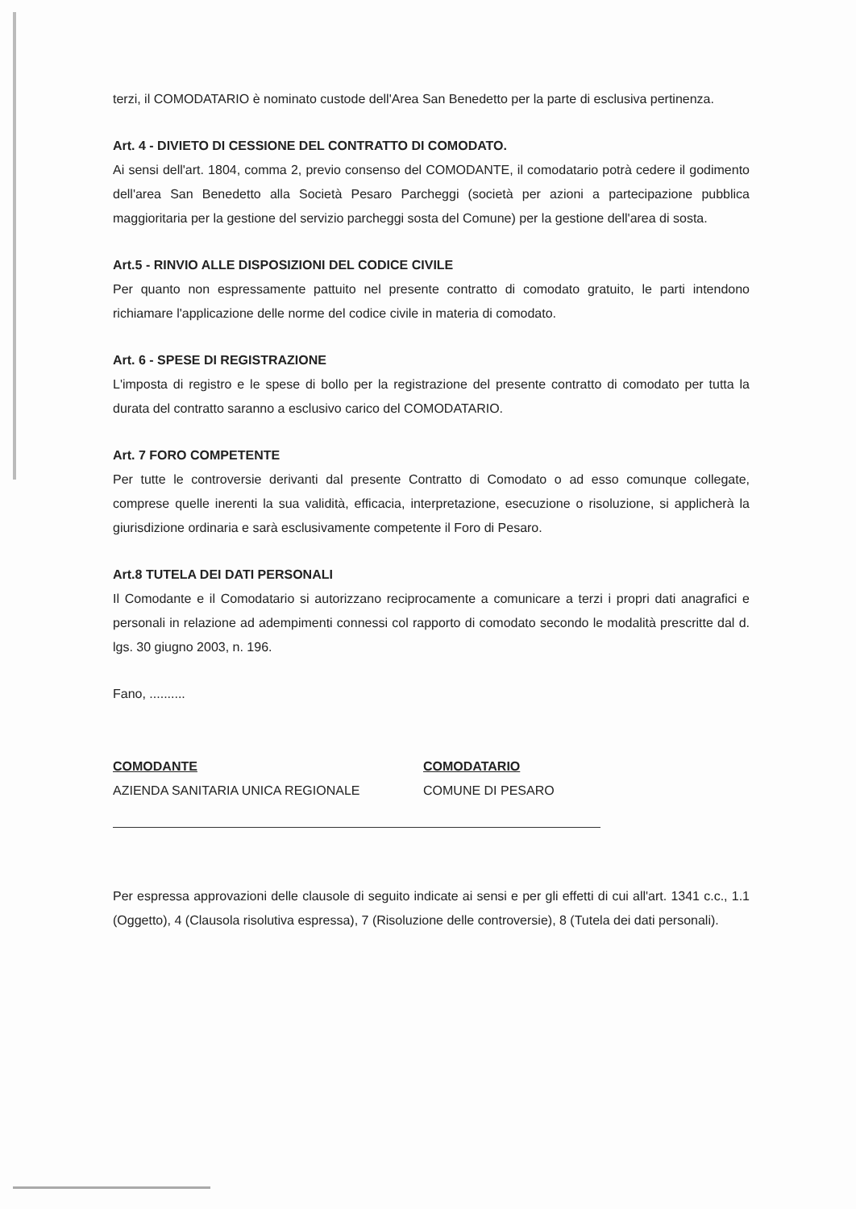terzi, il COMODATARIO è nominato custode dell'Area San Benedetto per la parte di esclusiva pertinenza.
Art. 4 - DIVIETO DI CESSIONE DEL CONTRATTO DI COMODATO.
Ai sensi dell'art. 1804, comma 2, previo consenso del COMODANTE, il comodatario potrà cedere il godimento dell'area San Benedetto alla Società Pesaro Parcheggi (società per azioni a partecipazione pubblica maggioritaria per la gestione del servizio parcheggi sosta del Comune) per la gestione dell'area di sosta.
Art.5 - RINVIO ALLE DISPOSIZIONI DEL CODICE CIVILE
Per quanto non espressamente pattuito nel presente contratto di comodato gratuito, le parti intendono richiamare l'applicazione delle norme del codice civile in materia di comodato.
Art. 6 - SPESE DI REGISTRAZIONE
L'imposta di registro e le spese di bollo per la registrazione del presente contratto di comodato per tutta la durata del contratto saranno a esclusivo carico del COMODATARIO.
Art. 7 FORO COMPETENTE
Per tutte le controversie derivanti dal presente Contratto di Comodato o ad esso comunque collegate, comprese quelle inerenti la sua validità, efficacia, interpretazione, esecuzione o risoluzione, si applicherà la giurisdizione ordinaria e sarà esclusivamente competente il Foro di Pesaro.
Art.8 TUTELA DEI DATI PERSONALI
Il Comodante e il Comodatario si autorizzano reciprocamente a comunicare a terzi i propri dati anagrafici e personali in relazione ad adempimenti connessi col rapporto di comodato secondo le modalità prescritte dal d. lgs. 30 giugno 2003, n. 196.
Fano, ..........
COMODANTE
AZIENDA SANITARIA UNICA REGIONALE
COMODATARIO
COMUNE DI PESARO
Per espressa approvazioni delle clausole di seguito indicate ai sensi e per gli effetti di cui all'art. 1341 c.c., 1.1 (Oggetto), 4 (Clausola risolutiva espressa), 7 (Risoluzione delle controversie), 8 (Tutela dei dati personali).